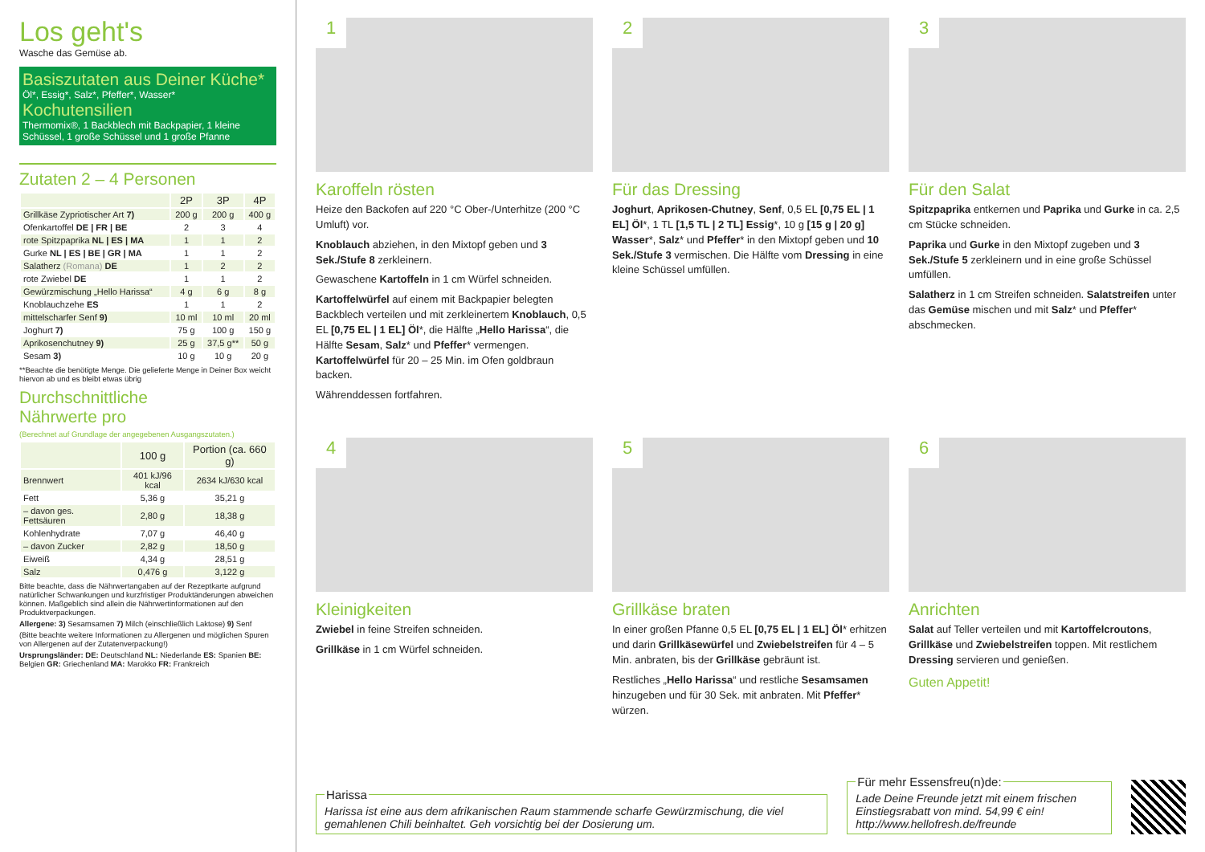Los geht's
Wasche das Gemüse ab.
Basiszutaten aus Deiner Küche*
Öl*, Essig*, Salz*, Pfeffer*, Wasser*
Kochutensilien
Thermomix®, 1 Backblech mit Backpapier, 1 kleine Schüssel, 1 große Schüssel und 1 große Pfanne
Zutaten 2 – 4 Personen
| | 2P | 3P | 4P |
| --- | --- | --- | --- |
| Grillkäse Zypriotischer Art 7) | 200 g | 200 g | 400 g |
| Ofenkartoffel DE / FR / BE | 2 | 3 | 4 |
| rote Spitzpaprika NL / ES / MA | 1 | 1 | 2 |
| Gurke NL / ES / BE / GR / MA | 1 | 1 | 2 |
| Salatherz (Romana) DE | 1 | 2 | 2 |
| rote Zwiebel DE | 1 | 1 | 2 |
| Gewürzmischung „Hello Harissa“ | 4 g | 6 g | 8 g |
| Knoblauchzehe ES | 1 | 1 | 2 |
| mittelscharfer Senf 9) | 10 ml | 10 ml | 20 ml |
| Joghurt 7) | 75 g | 100 g | 150 g |
| Aprikosenchutney 9) | 25 g | 37,5 g** | 50 g |
| Sesam 3) | 10 g | 10 g | 20 g |
**Beachte die benötigte Menge. Die gelieferte Menge in Deiner Box weicht hiervon ab und es bleibt etwas übrig
Durchschnittliche
Nährwerte pro
(Berechnet auf Grundlage der angegebenen Ausgangszutaten.)
| | 100 g | Portion (ca. 660 g) |
| --- | --- | --- |
| Brennwert | 401 kJ/96 kcal | 2634 kJ/630 kcal |
| Fett | 5,36 g | 35,21 g |
| – davon ges. Fettsäuren | 2,80 g | 18,38 g |
| Kohlenhydrate | 7,07 g | 46,40 g |
| – davon Zucker | 2,82 g | 18,50 g |
| Eiweiß | 4,34 g | 28,51 g |
| Salz | 0,476 g | 3,122 g |
Bitte beachte, dass die Nährwertangaben auf der Rezeptkarte aufgrund natürlicher Schwankungen und kurzfristiger Produktänderungen abweichen können. Maßgeblich sind allein die Nährwertinformationen auf den Produktverpackungen.
Allergene: 3) Sesamsamen 7) Milch (einschließlich Laktose) 9) Senf
(Bitte beachte weitere Informationen zu Allergenen und möglichen Spuren von Allergenen auf der Zutatenverpackung!)
Ursprungsländer: DE: Deutschland NL: Niederlande ES: Spanien BE: Belgien GR: Griechenland MA: Marokko FR: Frankreich
1
Karoffeln rösten
Heize den Backofen auf 220 °C Ober-/Unterhitze (200 °C Umluft) vor.
Knoblauch abziehen, in den Mixtopf geben und 3 Sek./Stufe 8 zerkleinern.
Gewaschene Kartoffeln in 1 cm Würfel schneiden.
Kartoffelwürfel auf einem mit Backpapier belegten Backblech verteilen und mit zerkleinertem Knoblauch, 0,5 EL [0,75 EL | 1 EL] Öl*, die Hälfte „Hello Harissa“, die Hälfte Sesam, Salz* und Pfeffer* vermengen. Kartoffelwürfel für 20 – 25 Min. im Ofen goldbraun backen.
Währenddessen fortfahren.
2
Für das Dressing
Joghurt, Aprikosen-Chutney, Senf, 0,5 EL [0,75 EL | 1 EL] Öl*, 1 TL [1,5 TL | 2 TL] Essig*, 10 g [15 g | 20 g] Wasser*, Salz* und Pfeffer* in den Mixtopf geben und 10 Sek./Stufe 3 vermischen. Die Hälfte vom Dressing in eine kleine Schüssel umfüllen.
3
Für den Salat
Spitzpaprika entkernen und Paprika und Gurke in ca. 2,5 cm Stücke schneiden.
Paprika und Gurke in den Mixtopf zugeben und 3 Sek./Stufe 5 zerkleinern und in eine große Schüssel umfüllen.
Salatherz in 1 cm Streifen schneiden. Salatstreifen unter das Gemüse mischen und mit Salz* und Pfeffer* abschmecken.
4
Kleinigkeiten
Zwiebel in feine Streifen schneiden.
Grillkäse in 1 cm Würfel schneiden.
5
Grillkäse braten
In einer großen Pfanne 0,5 EL [0,75 EL | 1 EL] Öl* erhitzen und darin Grillkäsewürfel und Zwiebelstreifen für 4 – 5 Min. anbraten, bis der Grillkäse gebräunt ist.
Restliches „Hello Harissa“ und restliche Sesamsamen hinzugeben und für 30 Sek. mit anbraten. Mit Pfeffer* würzen.
6
Anrichten
Salat auf Teller verteilen und mit Kartoffelcroutons, Grillkäse und Zwiebelstreifen toppen. Mit restlichem Dressing servieren und genießen.
Guten Appetit!
HarissaHarissa ist eine aus dem afrikanischen Raum stammende scharfe Gewürzmischung, die viel gemahlenen Chili beinhaltet. Geh vorsichtig bei der Dosierung um. Für mehr Essensfreu(n)de:Lade Deine Freunde jetzt mit einem frischen Einstiegsrabatt von mind. 54,99 € ein!
http://www.hellofresh.de/freunde